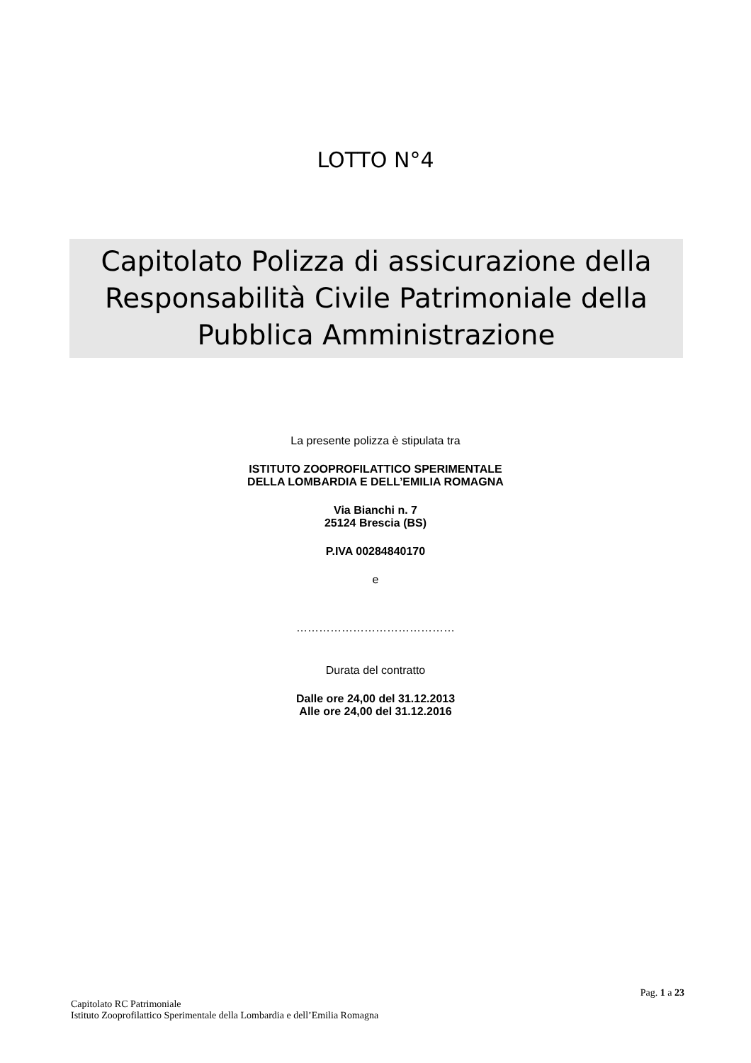LOTTO N°4
Capitolato Polizza di assicurazione della Responsabilità Civile Patrimoniale della Pubblica Amministrazione
La presente polizza è stipulata tra
ISTITUTO ZOOPROFILATTICO SPERIMENTALE
DELLA LOMBARDIA E DELL’EMILIA ROMAGNA
Via Bianchi n. 7
25124 Brescia (BS)
P.IVA 00284840170
e
……………………………………
Durata del contratto
Dalle ore 24,00 del 31.12.2013
Alle ore 24,00 del 31.12.2016
Pag. 1 a 23
Capitolato RC Patrimoniale
Istituto Zooprofilattico Sperimentale della Lombardia e dell’Emilia Romagna